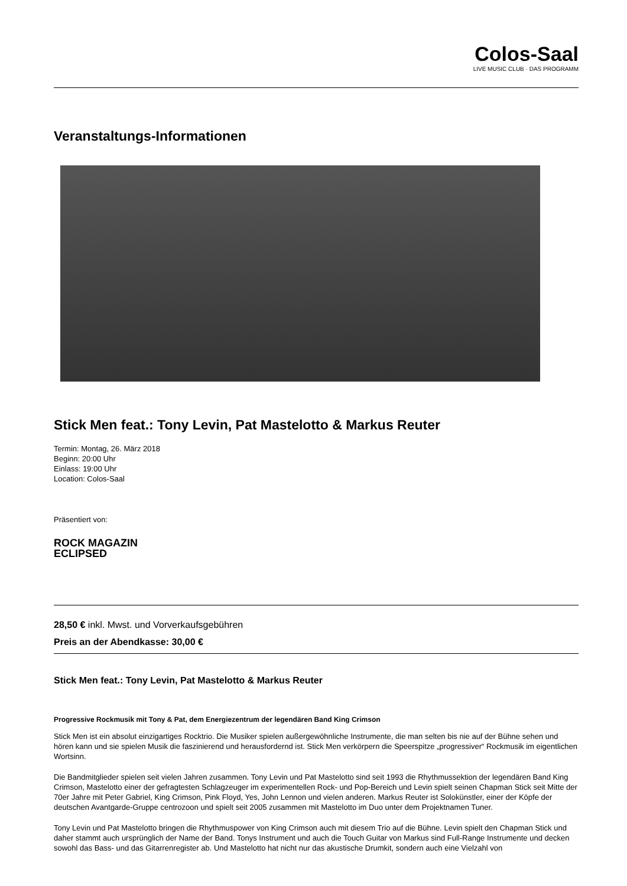Colos-Saal
LIVE MUSIC CLUB · DAS PROGRAMM
Veranstaltungs-Informationen
Stick Men feat.: Tony Levin, Pat Mastelotto & Markus Reuter
Termin: Montag, 26. März 2018
Beginn: 20:00 Uhr
Einlass: 19:00 Uhr
Location: Colos-Saal
Präsentiert von:
ROCK MAGAZIN
ECLIPSED
28,50 € inkl. Mwst. und Vorverkaufsgebühren
Preis an der Abendkasse: 30,00 €
Stick Men feat.: Tony Levin, Pat Mastelotto & Markus Reuter
Progressive Rockmusik mit Tony & Pat, dem Energiezentrum der legendären Band King Crimson
Stick Men ist ein absolut einzigartiges Rocktrio. Die Musiker spielen außergewöhnliche Instrumente, die man selten bis nie auf der Bühne sehen und hören kann und sie spielen Musik die faszinierend und herausfordernd ist. Stick Men verkörpern die Speerspitze „progressiver“ Rockmusik im eigentlichen Wortsinn.
Die Bandmitglieder spielen seit vielen Jahren zusammen. Tony Levin und Pat Mastelotto sind seit 1993 die Rhythmussektion der legendären Band King Crimson, Mastelotto einer der gefragtesten Schlagzeuger im experimentellen Rock- und Pop-Bereich und Levin spielt seinen Chapman Stick seit Mitte der 70er Jahre mit Peter Gabriel, King Crimson, Pink Floyd, Yes, John Lennon und vielen anderen. Markus Reuter ist Solokünstler, einer der Köpfe der deutschen Avantgarde-Gruppe centrozoon und spielt seit 2005 zusammen mit Mastelotto im Duo unter dem Projektnamen Tuner.
Tony Levin und Pat Mastelotto bringen die Rhythmuspower von King Crimson auch mit diesem Trio auf die Bühne. Levin spielt den Chapman Stick und daher stammt auch ursprünglich der Name der Band. Tonys Instrument und auch die Touch Guitar von Markus sind Full-Range Instrumente und decken sowohl das Bass- und das Gitarrenregister ab. Und Mastelotto hat nicht nur das akustische Drumkit, sondern auch eine Vielzahl von